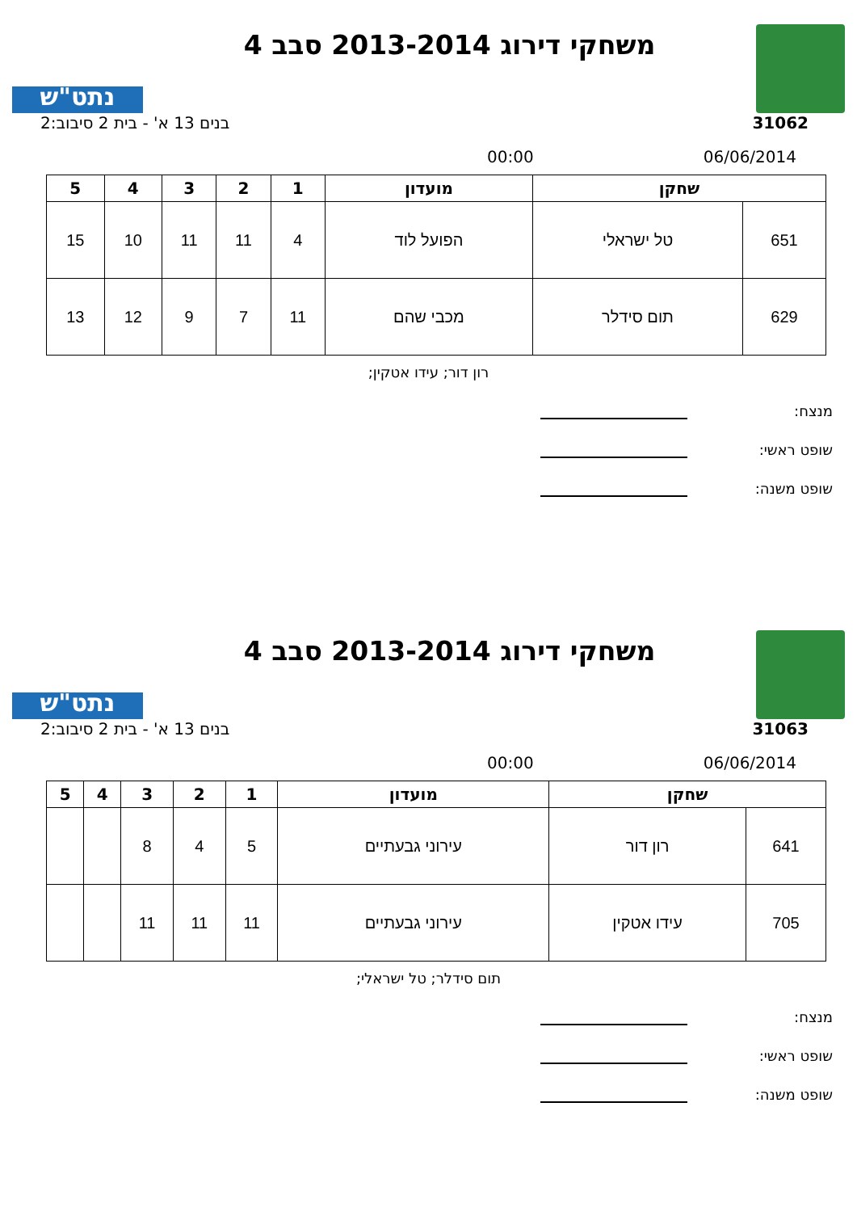משחקי דירוג 2013-2014 סבב 4
נתט"ש
31062 בנים 13 א' - בית 2 סיבוב:2
06/06/2014 00:00
| שחקן | | מועדון | 1 | 2 | 3 | 4 | 5 |
| --- | --- | --- | --- | --- | --- | --- | --- |
| 651 | טל ישראלי | הפועל לוד | 4 | 11 | 11 | 10 | 15 |
| 629 | תום סידלר | מכבי שהם | 11 | 7 | 9 | 12 | 13 |
רון דור; עידו אטקין;
מנצח:
שופט ראשי:
שופט משנה:
משחקי דירוג 2013-2014 סבב 4
נתט"ש
31063 בנים 13 א' - בית 2 סיבוב:2
06/06/2014 00:00
| שחקן | | מועדון | 1 | 2 | 3 | 4 | 5 |
| --- | --- | --- | --- | --- | --- | --- | --- |
| 641 | רון דור | עירוני גבעתיים | 5 | 4 | 8 | | |
| 705 | עידו אטקין | עירוני גבעתיים | 11 | 11 | 11 | | |
תום סידלר; טל ישראלי;
מנצח:
שופט ראשי:
שופט משנה: